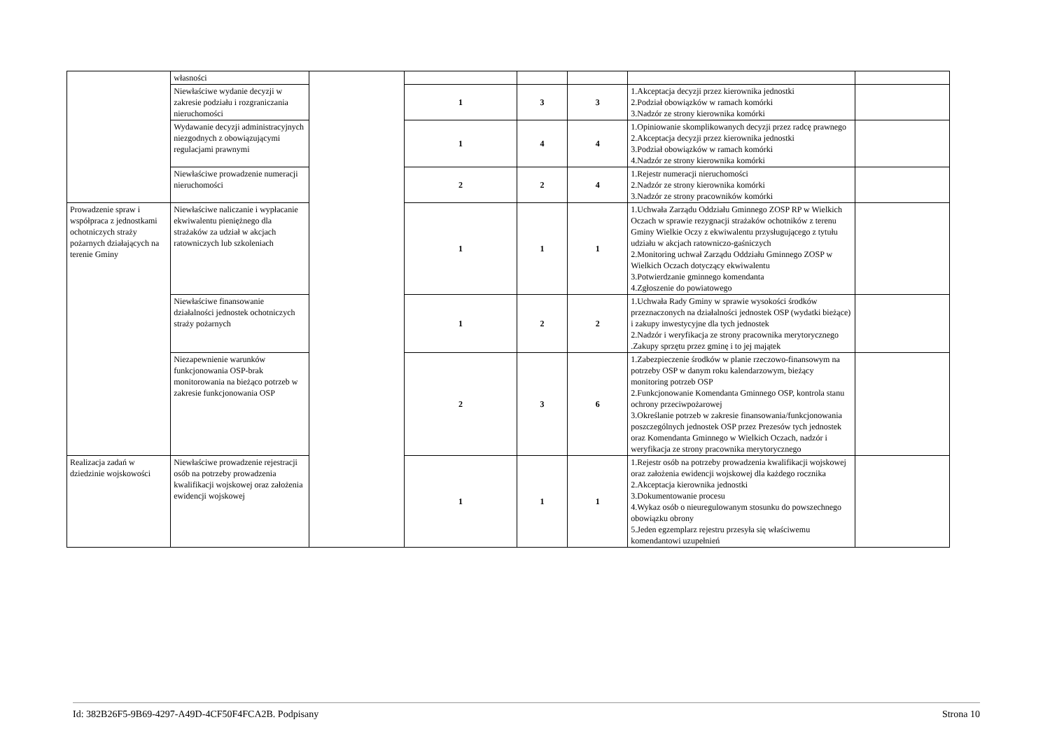| | własności | | | | | | |
| | Niewłaściwe wydanie decyzji w zakresie podziału i rozgraniczania nieruchomości | | 1 | 3 | 3 | 1.Akceptacja decyzji przez kierownika jednostki 2.Podział obowiązków w ramach komórki 3.Nadzór ze strony kierownika komórki | |
| | Wydawanie decyzji administracyjnych niezgodnych z obowiązującymi regulacjami prawnymi | | 1 | 4 | 4 | 1.Opiniowanie skomplikowanych decyzji przez radcę prawnego 2.Akceptacja decyzji przez kierownika jednostki 3.Podział obowiązków w ramach komórki 4.Nadzór ze strony kierownika komórki | |
| | Niewłaściwe prowadzenie numeracji nieruchomości | | 2 | 2 | 4 | 1.Rejestr numeracji nieruchomości 2.Nadzór ze strony kierownika komórki 3.Nadzór ze strony pracowników komórki | |
| Prowadzenie spraw i współpraca z jednostkami ochotniczych straży pożarnych działających na terenie Gminy | Niewłaściwe naliczanie i wypłacanie ekwiwalentu pieniężnego dla strażaków za udział w akcjach ratowniczych lub szkoleniach | | 1 | 1 | 1 | 1.Uchwała Zarządu Oddziału Gminnego ZOSP RP w Wielkich Oczach w sprawie rezygnacji strażaków ochotników z terenu Gminy Wielkie Oczy z ekwiwalentu przysługującego z tytułu udziału w akcjach ratowniczo-gaśniczych 2.Monitoring uchwał Zarządu Oddziału Gminnego ZOSP w Wielkich Oczach dotyczący ekwiwalentu 3.Potwierdzanie gminnego komendanta 4.Zgłoszenie do powiatowego | |
| | Niewłaściwe finansowanie działalności jednostek ochotniczych straży pożarnych | | 1 | 2 | 2 | 1.Uchwała Rady Gminy w sprawie wysokości środków przeznaczonych na działalności jednostek OSP (wydatki bieżące) i zakupy inwestycyjne dla tych jednostek 2.Nadzór i weryfikacja ze strony pracownika merytorycznego .Zakupy sprzętu przez gminę i to jej majątek | |
| | Niezapewnienie warunków funkcjonowania OSP-brak monitorowania na bieżąco potrzeb w zakresie funkcjonowania OSP | | 2 | 3 | 6 | 1.Zabezpieczenie środków w planie rzeczowo-finansowym na potrzeby OSP w danym roku kalendarzowym, bieżący monitoring potrzeb OSP 2.Funkcjonowanie Komendanta Gminnego OSP, kontrola stanu ochrony przeciwpożarowej 3.Określanie potrzeb w zakresie finansowania/funkcjonowania poszczególnych jednostek OSP przez Prezesów tych jednostek oraz Komendanta Gminnego w Wielkich Oczach, nadzór i weryfikacja ze strony pracownika merytorycznego | |
| Realizacja zadań w dziedzinie wojskowości | Niewłaściwe prowadzenie rejestracji osób na potrzeby prowadzenia kwalifikacji wojskowej oraz założenia ewidencji wojskowej | | 1 | 1 | 1 | 1.Rejestr osób na potrzeby prowadzenia kwalifikacji wojskowej oraz założenia ewidencji wojskowej dla każdego rocznika 2.Akceptacja kierownika jednostki 3.Dokumentowanie procesu 4.Wykaz osób o nieuregulowanym stosunku do powszechnego obowiązku obrony 5.Jeden egzemplarz rejestru przesyła się właściwemu komendantowi uzupełnień | |
Id: 382B26F5-9B69-4297-A49D-4CF50F4FCA2B. Podpisany Strona 10